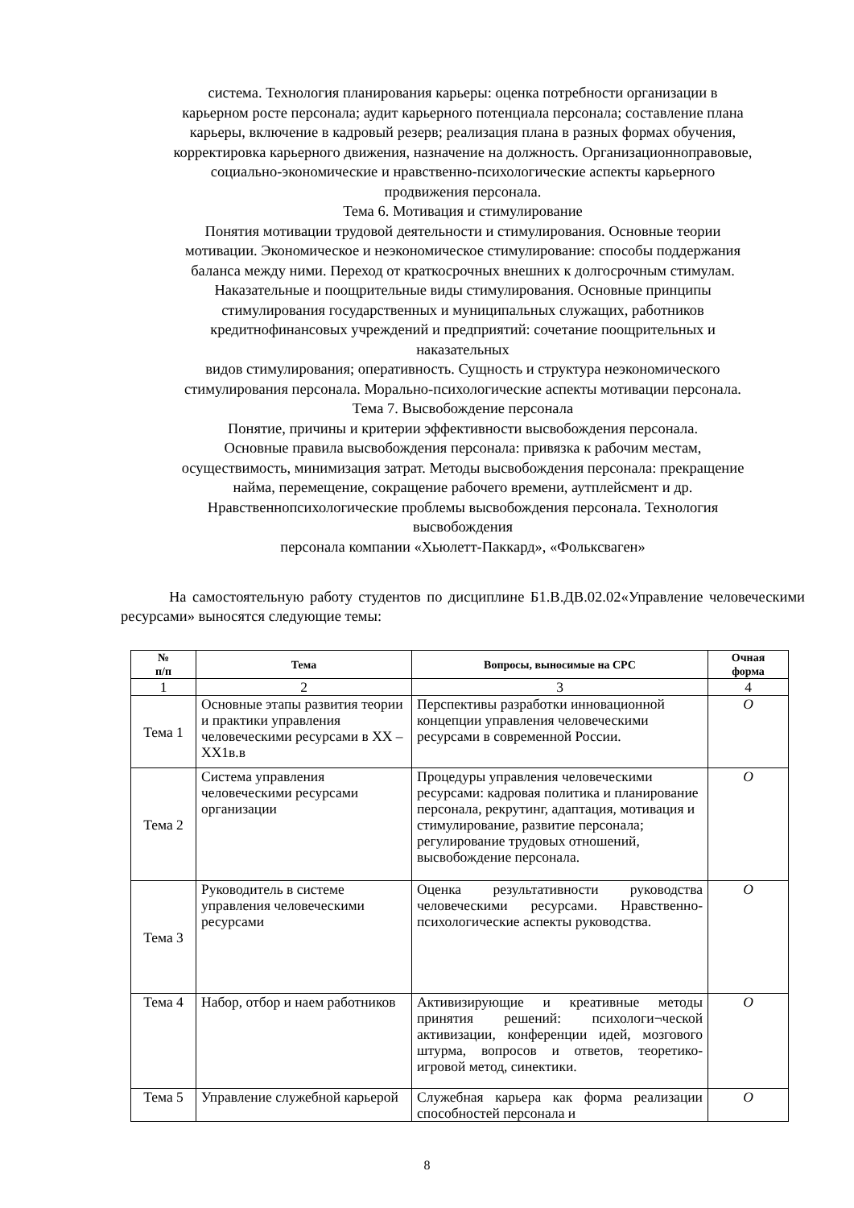система. Технология планирования карьеры: оценка потребности организации в
карьерном росте персонала; аудит карьерного потенциала персонала; составление плана
карьеры, включение в кадровый резерв; реализация плана в разных формах обучения,
корректировка карьерного движения, назначение на должность. Организационноправовые,
социально-экономические и нравственно-психологические аспекты карьерного
продвижения персонала.
Тема 6. Мотивация и стимулирование
Понятия мотивации трудовой деятельности и стимулирования. Основные теории
мотивации. Экономическое и неэкономическое стимулирование: способы поддержания
баланса между ними. Переход от краткосрочных внешних к долгосрочным стимулам.
Наказательные и поощрительные виды стимулирования. Основные принципы
стимулирования государственных и муниципальных служащих, работников
кредитнофинансовых учреждений и предприятий: сочетание поощрительных и
наказательных
видов стимулирования; оперативность. Сущность и структура неэкономического
стимулирования персонала. Морально-психологические аспекты мотивации персонала.
Тема 7. Высвобождение персонала
Понятие, причины и критерии эффективности высвобождения персонала.
Основные правила высвобождения персонала: привязка к рабочим местам,
осуществимость, минимизация затрат. Методы высвобождения персонала: прекращение
найма, перемещение, сокращение рабочего времени, аутплейсмент и др.
Нравственнопсихологические проблемы высвобождения персонала. Технология
высвобождения
персонала компании «Хьюлетт-Паккард», «Фольксваген»
На самостоятельную работу студентов по дисциплине Б1.В.ДВ.02.02«Управление человеческими ресурсами» выносятся следующие темы:
| № п/п | Тема | Вопросы, выносимые на СРС | Очная форма |
| --- | --- | --- | --- |
| 1 | 2 | 3 | 4 |
| Тема 1 | Основные этапы развития теории и практики управления человеческими ресурсами в XX –XX1в.в | Перспективы разработки инновационной концепции управления человеческими ресурсами в современной России. | О |
| Тема 2 | Система управления человеческими ресурсами организации | Процедуры управления человеческими ресурсами: кадровая политика и планирование персонала, рекрутинг, адаптация, мотивация и стимулирование, развитие персонала; регулирование трудовых отношений, высвобождение персонала. | О |
| Тема 3 | Руководитель в системе управления человеческими ресурсами | Оценка результативности руководства человеческими ресурсами. Нравственно-психологические аспекты руководства. | О |
| Тема 4 | Набор, отбор и наем работников | Активизирующие и креативные методы принятия решений: психологи¬ческой активизации, конференции идей, мозгового штурма, вопросов и ответов, теоретико-игровой метод, синектики. | О |
| Тема 5 | Управление служебной карьерой | Служебная карьера как форма реализации способностей персонала и | О |
8